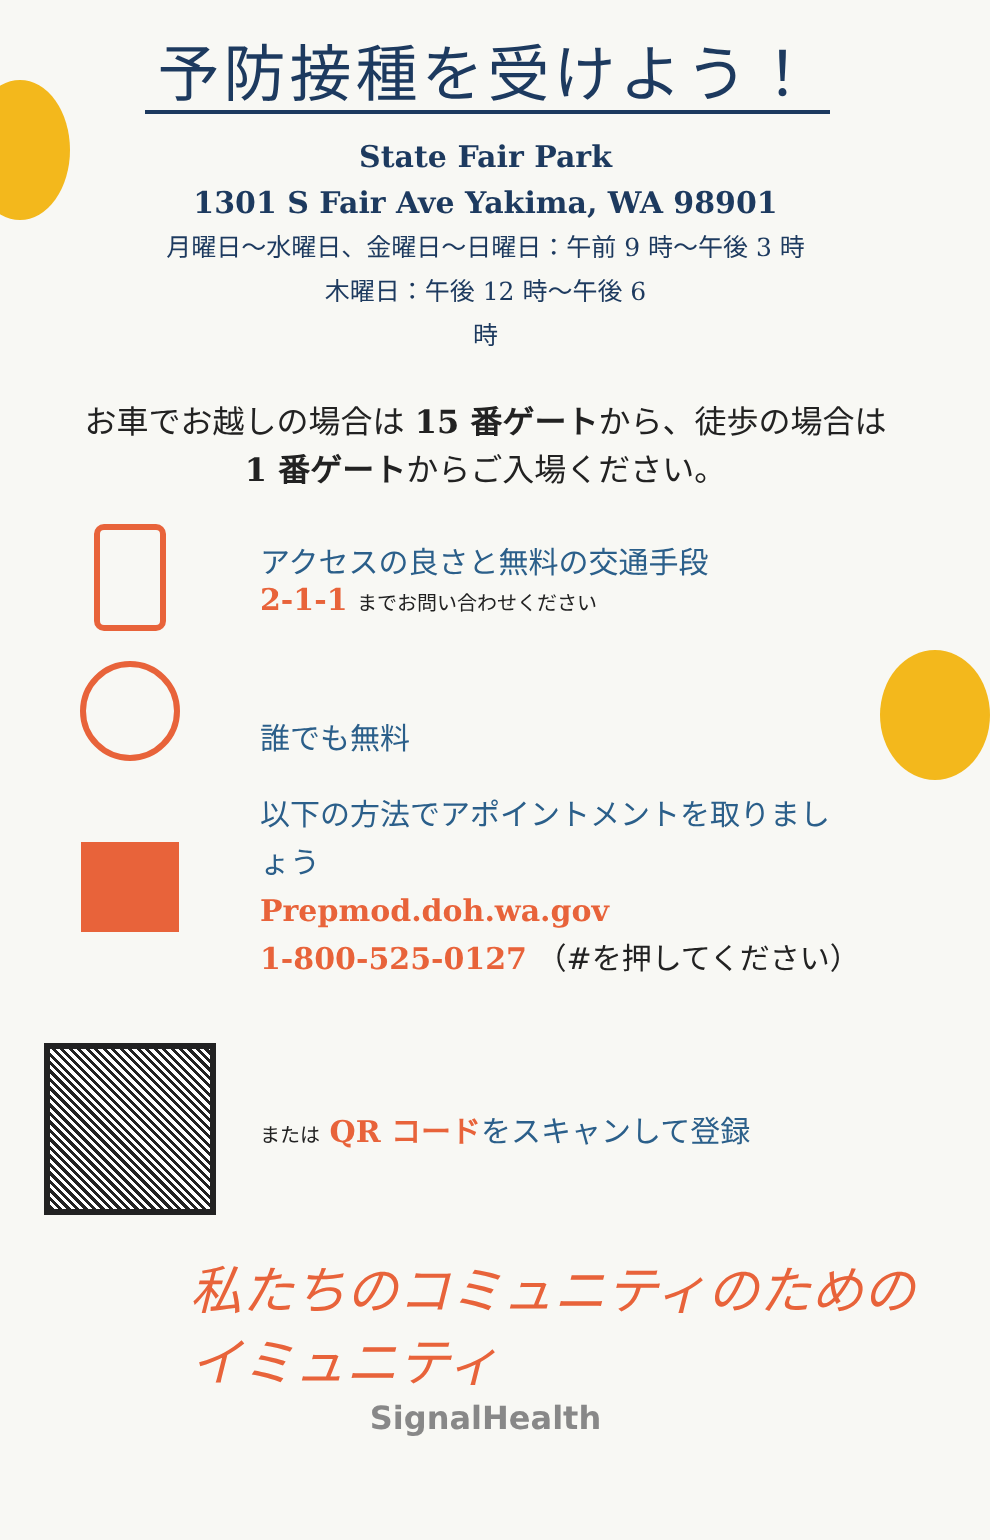予防接種を受けよう！
State Fair Park
1301 S Fair Ave Yakima, WA 98901
月曜日～水曜日、金曜日～日曜日：午前 9 時～午後 3 時
木曜日：午後 12 時～午後 6
時
お車でお越しの場合は 15 番ゲートから、徒歩の場合は
1 番ゲートからご入場ください。
アクセスの良さと無料の交通手段
2-1-1 までお問い合わせください
誰でも無料
以下の方法でアポイントメントを取りまし
ょう
Prepmod.doh.wa.gov
1-800-525-0127 （#を押してください）
または QR コードをスキャンして登録
私たちのコミュニティのための
イミュニティ
SignalHealth